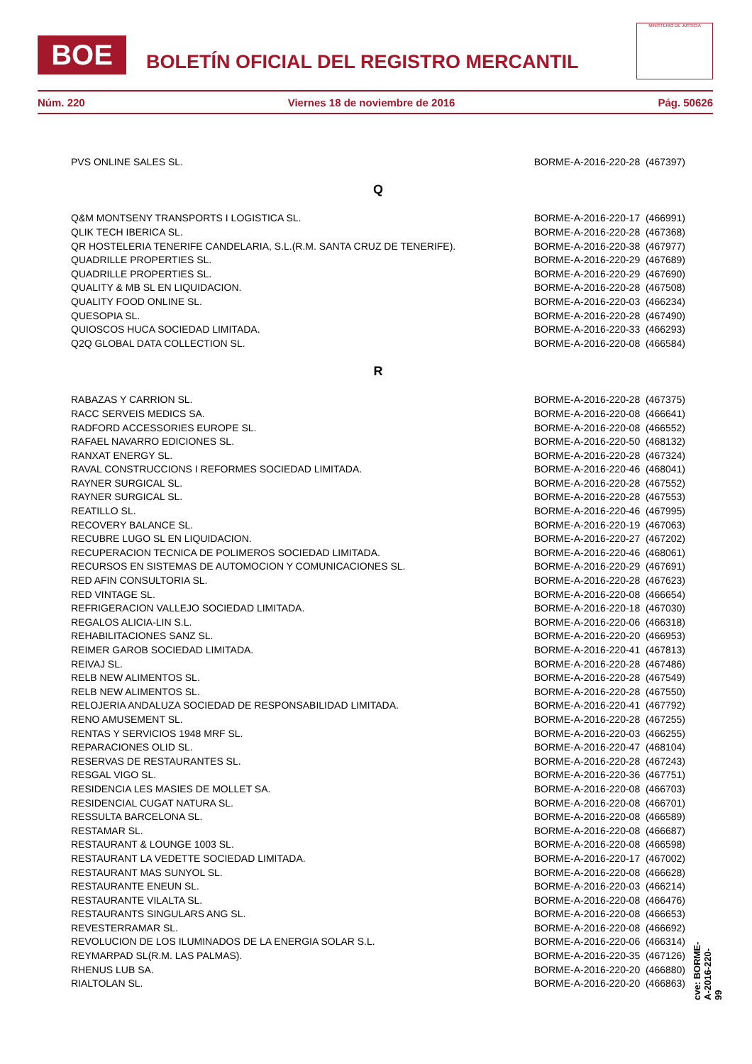BOE BOLETÍN OFICIAL DEL REGISTRO MERCANTIL
MINISTERIO DE JUSTICIA
Núm. 220 Viernes 18 de noviembre de 2016 Pág. 50626
| PVS ONLINE SALES SL. | BORME-A-2016-220-28 (467397) |
| Q | |
| Q&M MONTSENY TRANSPORTS I LOGISTICA SL. | BORME-A-2016-220-17 (466991) |
| QLIK TECH IBERICA SL. | BORME-A-2016-220-28 (467368) |
| QR HOSTELERIA TENERIFE CANDELARIA, S.L.(R.M. SANTA CRUZ DE TENERIFE). | BORME-A-2016-220-38 (467977) |
| QUADRILLE PROPERTIES SL. | BORME-A-2016-220-29 (467689) |
| QUADRILLE PROPERTIES SL. | BORME-A-2016-220-29 (467690) |
| QUALITY & MB SL EN LIQUIDACION. | BORME-A-2016-220-28 (467508) |
| QUALITY FOOD ONLINE SL. | BORME-A-2016-220-03 (466234) |
| QUESOPIA SL. | BORME-A-2016-220-28 (467490) |
| QUIOSCOS HUCA SOCIEDAD LIMITADA. | BORME-A-2016-220-33 (466293) |
| Q2Q GLOBAL DATA COLLECTION SL. | BORME-A-2016-220-08 (466584) |
| R | |
| RABAZAS Y CARRION SL. | BORME-A-2016-220-28 (467375) |
| RACC SERVEIS MEDICS SA. | BORME-A-2016-220-08 (466641) |
| RADFORD ACCESSORIES EUROPE SL. | BORME-A-2016-220-08 (466552) |
| RAFAEL NAVARRO EDICIONES SL. | BORME-A-2016-220-50 (468132) |
| RANXAT ENERGY SL. | BORME-A-2016-220-28 (467324) |
| RAVAL CONSTRUCCIONS I REFORMES SOCIEDAD LIMITADA. | BORME-A-2016-220-46 (468041) |
| RAYNER SURGICAL SL. | BORME-A-2016-220-28 (467552) |
| RAYNER SURGICAL SL. | BORME-A-2016-220-28 (467553) |
| REATILLO SL. | BORME-A-2016-220-46 (467995) |
| RECOVERY BALANCE SL. | BORME-A-2016-220-19 (467063) |
| RECUBRE LUGO SL EN LIQUIDACION. | BORME-A-2016-220-27 (467202) |
| RECUPERACION TECNICA DE POLIMEROS SOCIEDAD LIMITADA. | BORME-A-2016-220-46 (468061) |
| RECURSOS EN SISTEMAS DE AUTOMOCION Y COMUNICACIONES SL. | BORME-A-2016-220-29 (467691) |
| RED AFIN CONSULTORIA SL. | BORME-A-2016-220-28 (467623) |
| RED VINTAGE SL. | BORME-A-2016-220-08 (466654) |
| REFRIGERACION VALLEJO SOCIEDAD LIMITADA. | BORME-A-2016-220-18 (467030) |
| REGALOS ALICIA-LIN S.L. | BORME-A-2016-220-06 (466318) |
| REHABILITACIONES SANZ SL. | BORME-A-2016-220-20 (466953) |
| REIMER GAROB SOCIEDAD LIMITADA. | BORME-A-2016-220-41 (467813) |
| REIVAJ SL. | BORME-A-2016-220-28 (467486) |
| RELB NEW ALIMENTOS SL. | BORME-A-2016-220-28 (467549) |
| RELB NEW ALIMENTOS SL. | BORME-A-2016-220-28 (467550) |
| RELOJERIA ANDALUZA SOCIEDAD DE RESPONSABILIDAD LIMITADA. | BORME-A-2016-220-41 (467792) |
| RENO AMUSEMENT SL. | BORME-A-2016-220-28 (467255) |
| RENTAS Y SERVICIOS 1948 MRF SL. | BORME-A-2016-220-03 (466255) |
| REPARACIONES OLID SL. | BORME-A-2016-220-47 (468104) |
| RESERVAS DE RESTAURANTES SL. | BORME-A-2016-220-28 (467243) |
| RESGAL VIGO SL. | BORME-A-2016-220-36 (467751) |
| RESIDENCIA LES MASIES DE MOLLET SA. | BORME-A-2016-220-08 (466703) |
| RESIDENCIAL CUGAT NATURA SL. | BORME-A-2016-220-08 (466701) |
| RESSULTA BARCELONA SL. | BORME-A-2016-220-08 (466589) |
| RESTAMAR SL. | BORME-A-2016-220-08 (466687) |
| RESTAURANT & LOUNGE 1003 SL. | BORME-A-2016-220-08 (466598) |
| RESTAURANT LA VEDETTE SOCIEDAD LIMITADA. | BORME-A-2016-220-17 (467002) |
| RESTAURANT MAS SUNYOL SL. | BORME-A-2016-220-08 (466628) |
| RESTAURANTE ENEUN SL. | BORME-A-2016-220-03 (466214) |
| RESTAURANTE VILALTA SL. | BORME-A-2016-220-08 (466476) |
| RESTAURANTS SINGULARS ANG SL. | BORME-A-2016-220-08 (466653) |
| REVESTERRAMAR SL. | BORME-A-2016-220-08 (466692) |
| REVOLUCION DE LOS ILUMINADOS DE LA ENERGIA SOLAR S.L. | BORME-A-2016-220-06 (466314) |
| REYMARPAD SL(R.M. LAS PALMAS). | BORME-A-2016-220-35 (467126) |
| RHENUS LUB SA. | BORME-A-2016-220-20 (466880) |
| RIALTOLAN SL. | BORME-A-2016-220-20 (466863) |
cve: BORME-A-2016-220-99